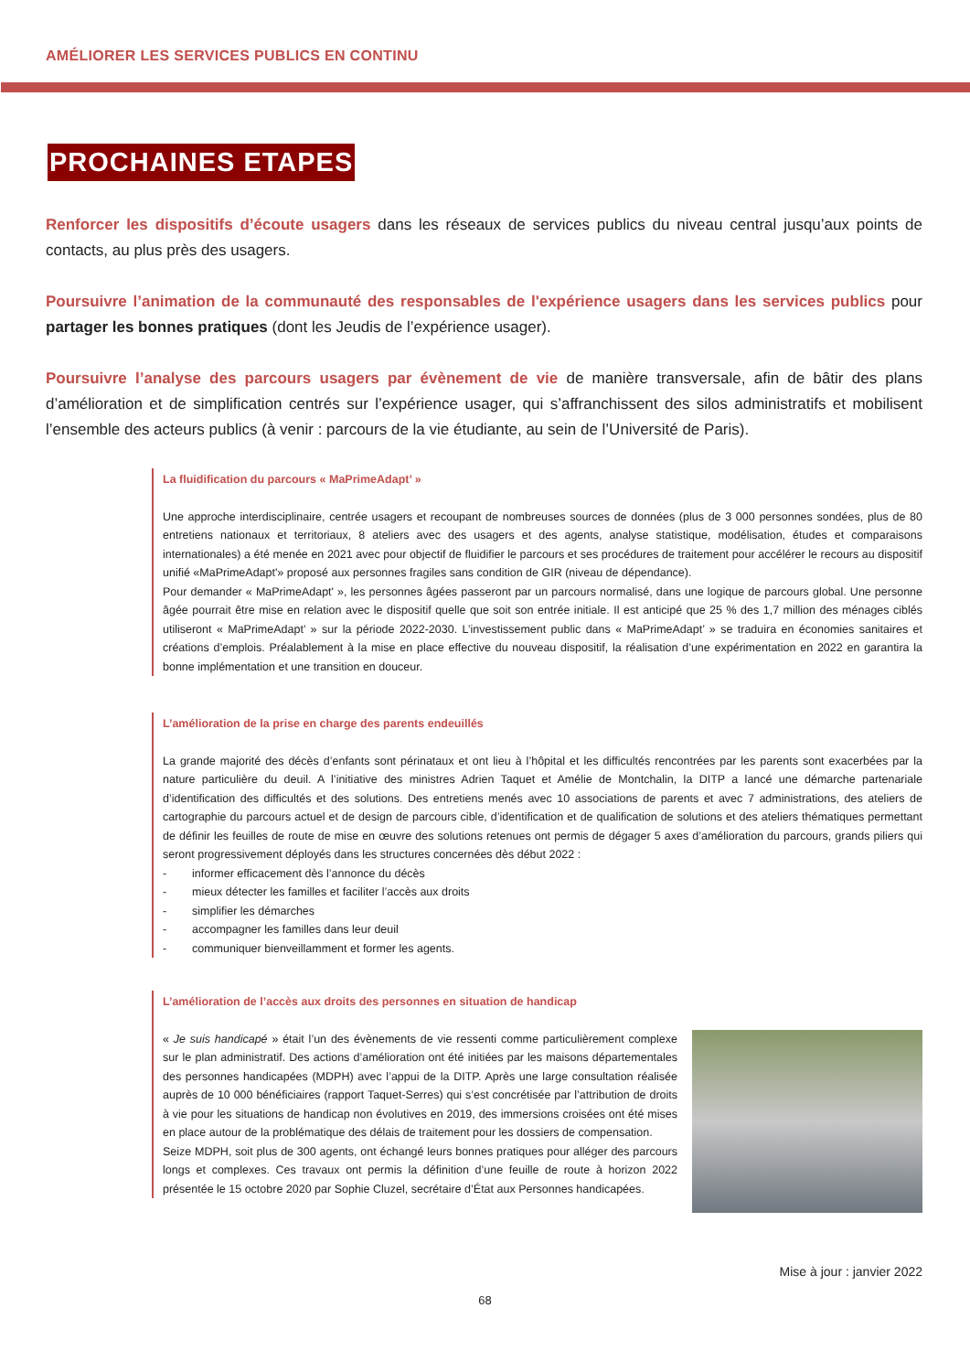AMÉLIORER LES SERVICES PUBLICS EN CONTINU
PROCHAINES ETAPES
Renforcer les dispositifs d’écoute usagers dans les réseaux de services publics du niveau central jusqu’aux points de contacts, au plus près des usagers.
Poursuivre l’animation de la communauté des responsables de l'expérience usagers dans les services publics pour partager les bonnes pratiques (dont les Jeudis de l’expérience usager).
Poursuivre l’analyse des parcours usagers par évènement de vie de manière transversale, afin de bâtir des plans d’amélioration et de simplification centrés sur l’expérience usager, qui s’affranchissent des silos administratifs et mobilisent l’ensemble des acteurs publics (à venir : parcours de la vie étudiante, au sein de l’Université de Paris).
La fluidification du parcours « MaPrimeAdapt’ »
Une approche interdisciplinaire, centrée usagers et recoupant de nombreuses sources de données (plus de 3 000 personnes sondées, plus de 80 entretiens nationaux et territoriaux, 8 ateliers avec des usagers et des agents, analyse statistique, modélisation, études et comparaisons internationales) a été menée en 2021 avec pour objectif de fluidifier le parcours et ses procédures de traitement pour accélérer le recours au dispositif unifié «MaPrimeAdapt'» proposé aux personnes fragiles sans condition de GIR (niveau de dépendance).
Pour demander « MaPrimeAdapt' », les personnes âgées passeront par un parcours normalisé, dans une logique de parcours global. Une personne âgée pourrait être mise en relation avec le dispositif quelle que soit son entrée initiale. Il est anticipé que 25 % des 1,7 million des ménages ciblés utiliseront « MaPrimeAdapt’ » sur la période 2022-2030. L’investissement public dans « MaPrimeAdapt’ » se traduira en économies sanitaires et créations d’emplois. Préalablement à la mise en place effective du nouveau dispositif, la réalisation d’une expérimentation en 2022 en garantira la bonne implémentation et une transition en douceur.
L’amélioration de la prise en charge des parents endeuillés
La grande majorité des décès d’enfants sont périnataux et ont lieu à l’hôpital et les difficultés rencontrées par les parents sont exacerbées par la nature particulière du deuil. A l’initiative des ministres Adrien Taquet et Amélie de Montchalin, la DITP a lancé une démarche partenariale d’identification des difficultés et des solutions. Des entretiens menés avec 10 associations de parents et avec 7 administrations, des ateliers de cartographie du parcours actuel et de design de parcours cible, d’identification et de qualification de solutions et des ateliers thématiques permettant de définir les feuilles de route de mise en œuvre des solutions retenues ont permis de dégager 5 axes d’amélioration du parcours, grands piliers qui seront progressivement déployés dans les structures concernées dès début 2022 :
- informer efficacement dès l’annonce du décès
- mieux détecter les familles et faciliter l’accès aux droits
- simplifier les démarches
- accompagner les familles dans leur deuil
- communiquer bienveillamment et former les agents.
L’amélioration de l’accès aux droits des personnes en situation de handicap
« Je suis handicapé » était l’un des évènements de vie ressenti comme particulièrement complexe sur le plan administratif. Des actions d’amélioration ont été initiées par les maisons départementales des personnes handicapées (MDPH) avec l’appui de la DITP. Après une large consultation réalisée auprès de 10 000 bénéficiaires (rapport Taquet-Serres) qui s’est concrétisée par l’attribution de droits à vie pour les situations de handicap non évolutives en 2019, des immersions croisées ont été mises en place autour de la problématique des délais de traitement pour les dossiers de compensation.
Seize MDPH, soit plus de 300 agents, ont échangé leurs bonnes pratiques pour alléger des parcours longs et complexes. Ces travaux ont permis la définition d’une feuille de route à horizon 2022 présentée le 15 octobre 2020 par Sophie Cluzel, secrétaire d’État aux Personnes handicapées.
Mise à jour : janvier 2022
68